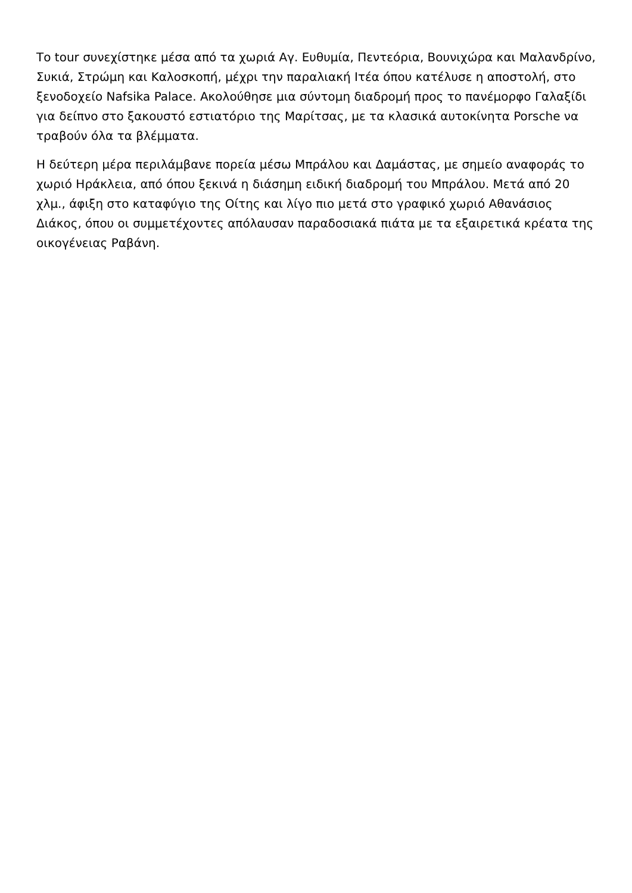Το tour συνεχίστηκε μέσα από τα χωριά Αγ. Ευθυμία, Πεντεόρια, Βουνιχώρα και Μαλανδρίνο, Συκιά, Στρώμη και Καλοσκοπή, μέχρι την παραλιακή Ιτέα όπου κατέλυσε η αποστολή, στο ξενοδοχείο Nafsika Palace. Ακολούθησε μια σύντομη διαδρομή προς το πανέμορφο Γαλαξίδι για δείπνο στο ξακουστό εστιατόριο της Μαρίτσας, με τα κλασικά αυτοκίνητα Porsche να τραβούν όλα τα βλέμματα.
Η δεύτερη μέρα περιλάμβανε πορεία μέσω Μπράλου και Δαμάστας, με σημείο αναφοράς το χωριό Ηράκλεια, από όπου ξεκινά η διάσημη ειδική διαδρομή του Μπράλου. Μετά από 20 χλμ., άφιξη στο καταφύγιο της Οίτης και λίγο πιο μετά στο γραφικό χωριό Αθανάσιος Διάκος, όπου οι συμμετέχοντες απόλαυσαν παραδοσιακά πιάτα με τα εξαιρετικά κρέατα της οικογένειας Ραβάνη.